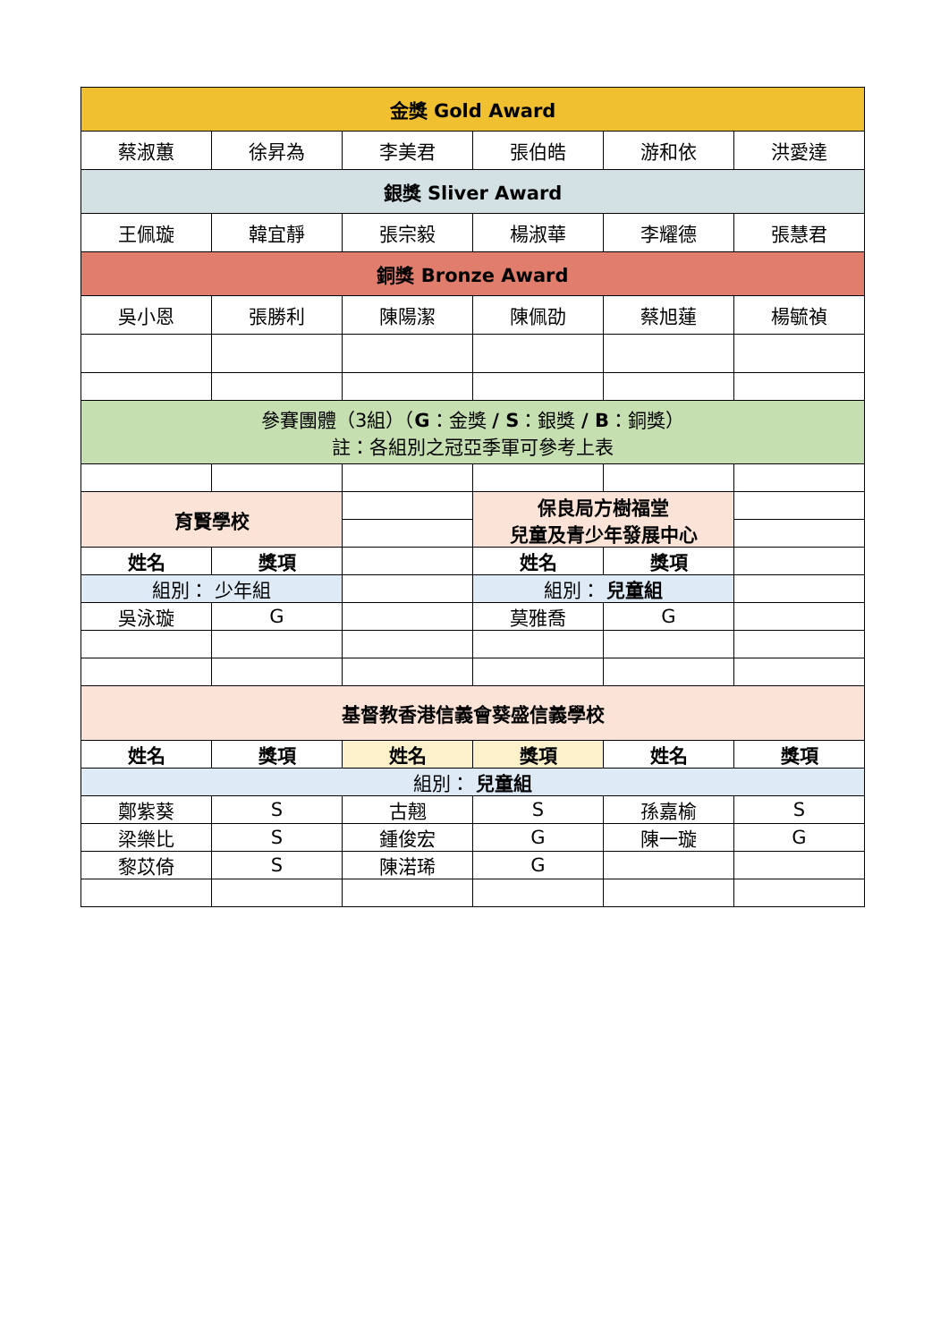| 金獎 Gold Award | | | | | |
| 蔡淑蕙 | 徐昇為 | 李美君 | 張伯皓 | 游和依 | 洪愛達 |
| 銀獎 Sliver Award | | | | | |
| 王佩璇 | 韓宜靜 | 張宗毅 | 楊淑華 | 李耀德 | 張慧君 |
| 銅獎 Bronze Award | | | | | |
| 吳小恩 | 張勝利 | 陳陽潔 | 陳佩劭 | 蔡旭蓮 | 楊毓禎 |
| 參賽團體（3組）（ G ：金獎 / S ：銀獎 / B ：銅獎） 註：各組別之冠亞季軍可參考上表 | | | | | |
| 育賢學校 | | | 保良局方樹福堂 兒童及青少年發展中心 | | |
| 姓名 | 獎項 | | 姓名 | 獎項 | |
| 組別： 少年組 | | | 組別： 兒童組 | | |
| 吳泳璇 | G | | 莫雅喬 | G | |
| 基督教香港信義會葵盛信義學校 | | | | | |
| 姓名 | 獎項 | 姓名 | 獎項 | 姓名 | 獎項 |
| 組別： 兒童組 | | | | | |
| 鄭紫葵 | S | 古翹 | S | 孫嘉榆 | S |
| 梁樂比 | S | 鍾俊宏 | G | 陳一璇 | G |
| 黎苡倚 | S | 陳渃琋 | G | | |